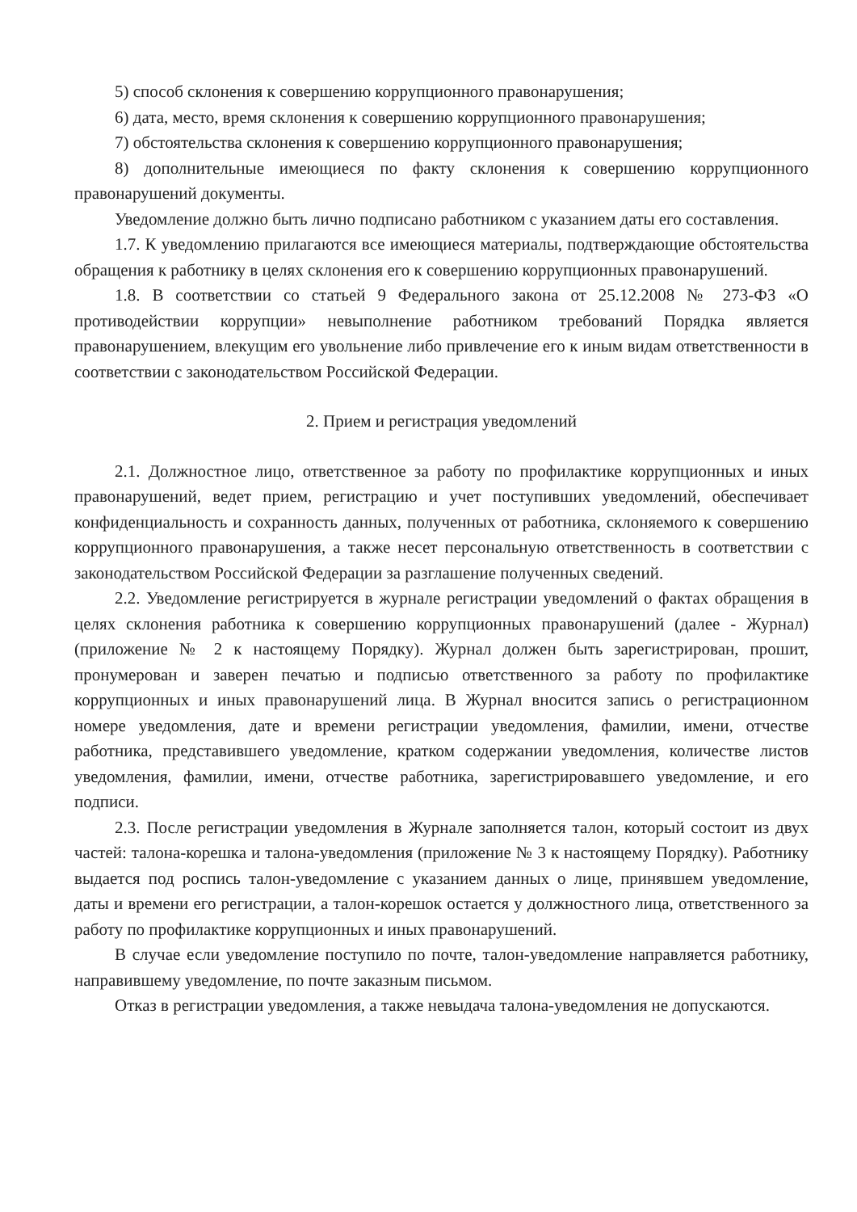5) способ склонения к совершению коррупционного правонарушения;
6) дата, место, время склонения к совершению коррупционного правонарушения;
7) обстоятельства склонения к совершению коррупционного правонарушения;
8) дополнительные имеющиеся по факту склонения к совершению коррупционного правонарушений документы.
Уведомление должно быть лично подписано работником с указанием даты его составления.
1.7. К уведомлению прилагаются все имеющиеся материалы, подтверждающие обстоятельства обращения к работнику в целях склонения его к совершению коррупционных правонарушений.
1.8. В соответствии со статьей 9 Федерального закона от 25.12.2008 № 273-ФЗ «О противодействии коррупции» невыполнение работником требований Порядка является правонарушением, влекущим его увольнение либо привлечение его к иным видам ответственности в соответствии с законодательством Российской Федерации.
2. Прием и регистрация уведомлений
2.1. Должностное лицо, ответственное за работу по профилактике коррупционных и иных правонарушений, ведет прием, регистрацию и учет поступивших уведомлений, обеспечивает конфиденциальность и сохранность данных, полученных от работника, склоняемого к совершению коррупционного правонарушения, а также несет персональную ответственность в соответствии с законодательством Российской Федерации за разглашение полученных сведений.
2.2. Уведомление регистрируется в журнале регистрации уведомлений о фактах обращения в целях склонения работника к совершению коррупционных правонарушений (далее - Журнал) (приложение № 2 к настоящему Порядку). Журнал должен быть зарегистрирован, прошит, пронумерован и заверен печатью и подписью ответственного за работу по профилактике коррупционных и иных правонарушений лица. В Журнал вносится запись о регистрационном номере уведомления, дате и времени регистрации уведомления, фамилии, имени, отчестве работника, представившего уведомление, кратком содержании уведомления, количестве листов уведомления, фамилии, имени, отчестве работника, зарегистрировавшего уведомление, и его подписи.
2.3. После регистрации уведомления в Журнале заполняется талон, который состоит из двух частей: талона-корешка и талона-уведомления (приложение № 3 к настоящему Порядку). Работнику выдается под роспись талон-уведомление с указанием данных о лице, принявшем уведомление, даты и времени его регистрации, а талон-корешок остается у должностного лица, ответственного за работу по профилактике коррупционных и иных правонарушений.
В случае если уведомление поступило по почте, талон-уведомление направляется работнику, направившему уведомление, по почте заказным письмом.
Отказ в регистрации уведомления, а также невыдача талона-уведомления не допускаются.